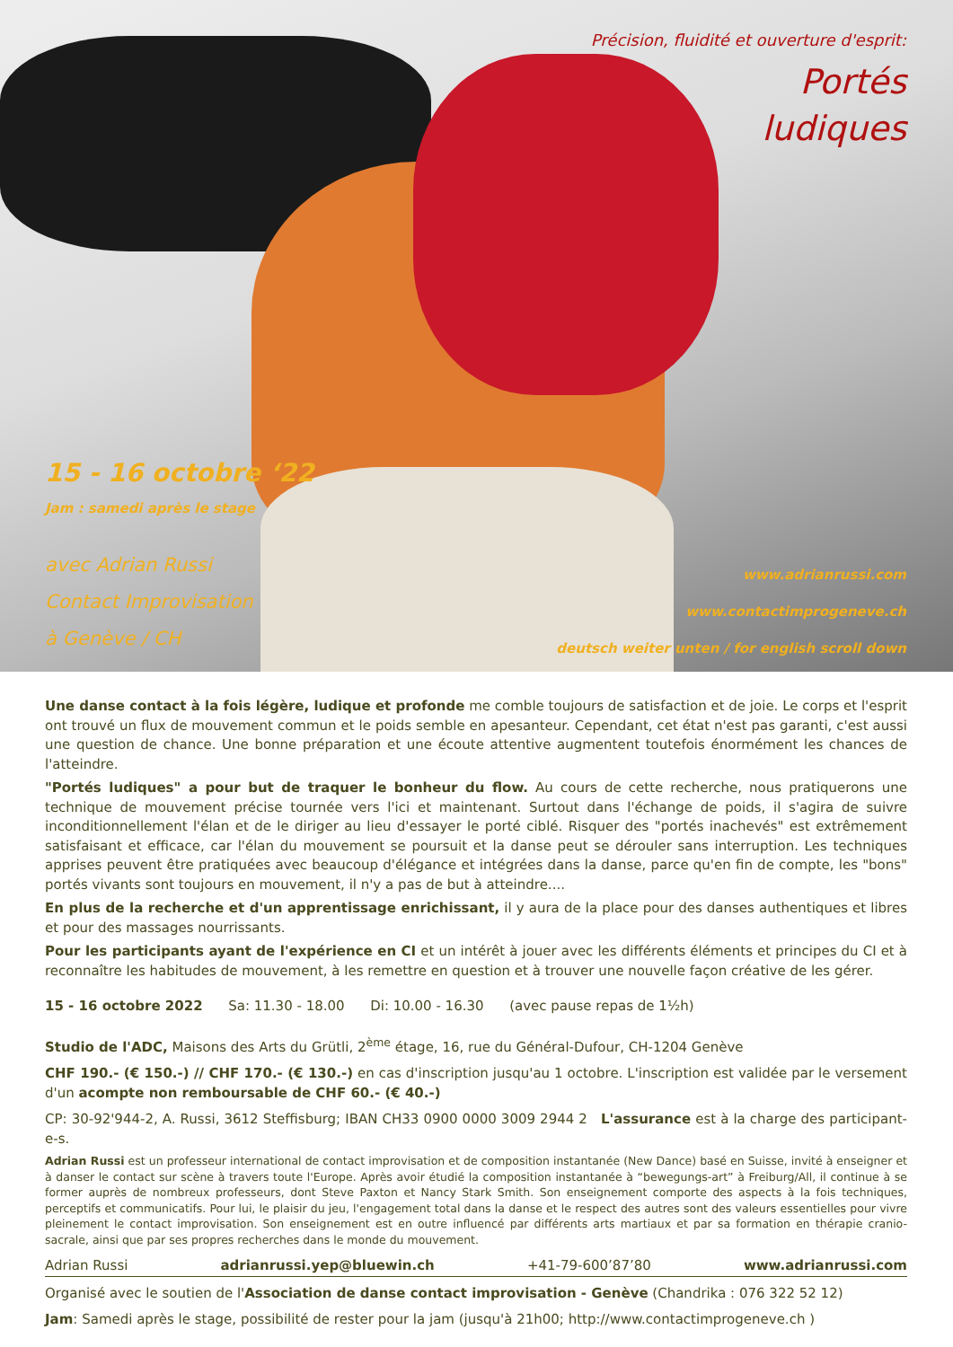Précision, fluidité et ouverture d'esprit:
Portés
ludiques
15 - 16 octobre ‘22
Jam : samedi après le stage
avec Adrian Russi
Contact Improvisation
à Genève / CH
www.adrianrussi.com
www.contactimprogeneve.ch
deutsch weiter unten / for english scroll down
Une danse contact à la fois légère, ludique et profonde me comble toujours de satisfaction et de joie. Le corps et l'esprit ont trouvé un flux de mouvement commun et le poids semble en apesanteur. Cependant, cet état n'est pas garanti, c'est aussi une question de chance. Une bonne préparation et une écoute attentive augmentent toutefois énormément les chances de l'atteindre.
"Portés ludiques" a pour but de traquer le bonheur du flow. Au cours de cette recherche, nous pratiquerons une technique de mouvement précise tournée vers l'ici et maintenant. Surtout dans l'échange de poids, il s'agira de suivre inconditionnellement l'élan et de le diriger au lieu d'essayer le porté ciblé. Risquer des "portés inachevés" est extrêmement satisfaisant et efficace, car l'élan du mouvement se poursuit et la danse peut se dérouler sans interruption. Les techniques apprises peuvent être pratiquées avec beaucoup d'élégance et intégrées dans la danse, parce qu'en fin de compte, les "bons" portés vivants sont toujours en mouvement, il n'y a pas de but à atteindre....
En plus de la recherche et d'un apprentissage enrichissant, il y aura de la place pour des danses authentiques et libres et pour des massages nourrissants.
Pour les participants ayant de l'expérience en CI et un intérêt à jouer avec les différents éléments et principes du CI et à reconnaître les habitudes de mouvement, à les remettre en question et à trouver une nouvelle façon créative de les gérer.
15 - 16 octobre 2022 Sa: 11.30 - 18.00 Di: 10.00 - 16.30 (avec pause repas de 1½h)
Studio de l'ADC, Maisons des Arts du Grütli, 2<sup>ème</sup> étage, 16, rue du Général-Dufour, CH-1204 Genève
CHF 190.- (€ 150.-) // CHF 170.- (€ 130.-) en cas d'inscription jusqu'au 1 octobre. L'inscription est validée par le versement d'un acompte non remboursable de CHF 60.- (€ 40.-)
CP: 30-92'944-2, A. Russi, 3612 Steffisburg; IBAN CH33 0900 0000 3009 2944 2 L'assurance est à la charge des participant-e-s.
Adrian Russi est un professeur international de contact improvisation et de composition instantanée (New Dance) basé en Suisse, invité à enseigner et à danser le contact sur scène à travers toute l'Europe. Après avoir étudié la composition instantanée à “bewegungs-art” à Freiburg/All, il continue à se former auprès de nombreux professeurs, dont Steve Paxton et Nancy Stark Smith. Son enseignement comporte des aspects à la fois techniques, perceptifs et communicatifs. Pour lui, le plaisir du jeu, l'engagement total dans la danse et le respect des autres sont des valeurs essentielles pour vivre pleinement le contact improvisation. Son enseignement est en outre influencé par différents arts martiaux et par sa formation en thérapie cranio-sacrale, ainsi que par ses propres recherches dans le monde du mouvement.
Adrian Russi adrianrussi.yep@bluewin.ch +41-79-600’87’80 www.adrianrussi.com
Organisé avec le soutien de l'Association de danse contact improvisation - Genève (Chandrika : 076 322 52 12)
Jam: Samedi après le stage, possibilité de rester pour la jam (jusqu'à 21h00; http://www.contactimprogeneve.ch )